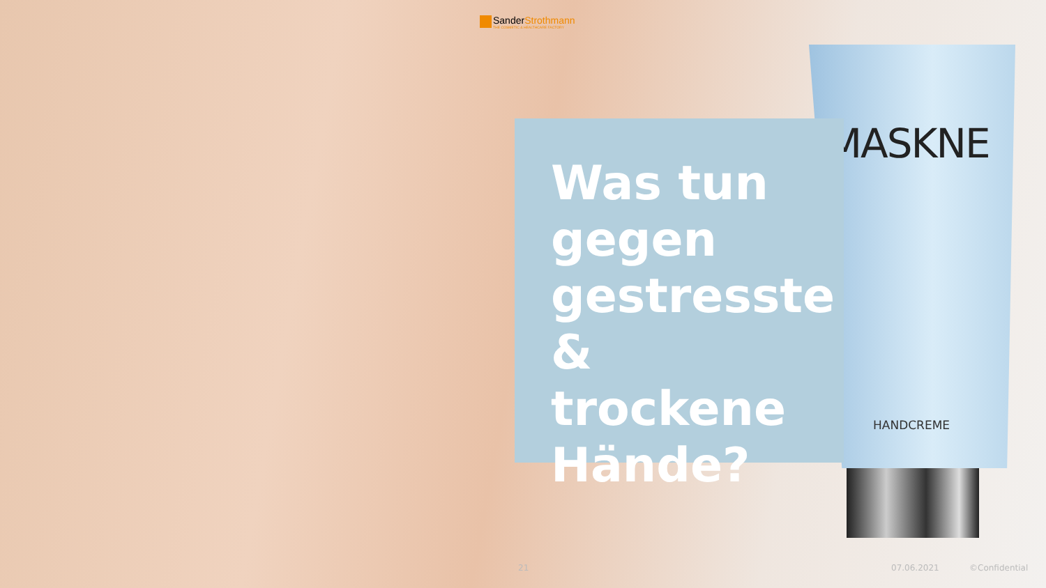SanderStrothmann
THE COSMETIC & HEALTHCARE FACTORY
MASKNE
HANDCREME
Was tun gegen gestresste & trockene Hände?
21 07.06.2021 ©Confidential